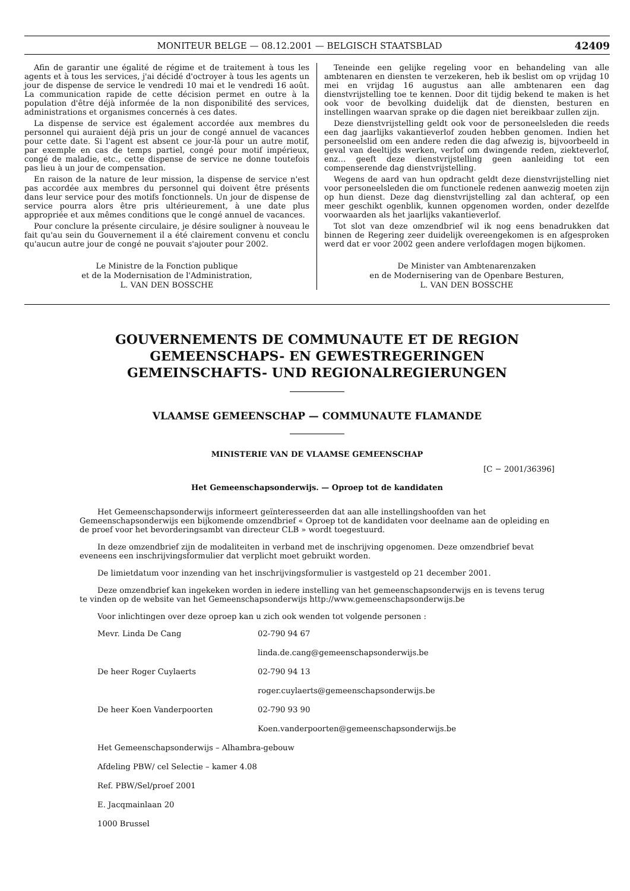MONITEUR BELGE — 08.12.2001 — BELGISCH STAATSBLAD 42409
Afin de garantir une égalité de régime et de traitement à tous les agents et à tous les services, j'ai décidé d'octroyer à tous les agents un jour de dispense de service le vendredi 10 mai et le vendredi 16 août. La communication rapide de cette décision permet en outre à la population d'être déjà informée de la non disponibilité des services, administrations et organismes concernés à ces dates.
La dispense de service est également accordée aux membres du personnel qui auraient déjà pris un jour de congé annuel de vacances pour cette date. Si l'agent est absent ce jour-là pour un autre motif, par exemple en cas de temps partiel, congé pour motif impérieux, congé de maladie, etc., cette dispense de service ne donne toutefois pas lieu à un jour de compensation.
En raison de la nature de leur mission, la dispense de service n'est pas accordée aux membres du personnel qui doivent être présents dans leur service pour des motifs fonctionnels. Un jour de dispense de service pourra alors être pris ultérieurement, à une date plus appropriée et aux mêmes conditions que le congé annuel de vacances.
Pour conclure la présente circulaire, je désire souligner à nouveau le fait qu'au sein du Gouvernement il a été clairement convenu et conclu qu'aucun autre jour de congé ne pouvait s'ajouter pour 2002.
Le Ministre de la Fonction publique
et de la Modernisation de l'Administration,
L. VAN DEN BOSSCHE
Teneinde een gelijke regeling voor en behandeling van alle ambtenaren en diensten te verzekeren, heb ik beslist om op vrijdag 10 mei en vrijdag 16 augustus aan alle ambtenaren een dag dienstvrijstelling toe te kennen. Door dit tijdig bekend te maken is het ook voor de bevolking duidelijk dat de diensten, besturen en instellingen waarvan sprake op die dagen niet bereikbaar zullen zijn.
Deze dienstvrijstelling geldt ook voor de personeelsleden die reeds een dag jaarlijks vakantieverlof zouden hebben genomen. Indien het personeelslid om een andere reden die dag afwezig is, bijvoorbeeld in geval van deeltijds werken, verlof om dwingende reden, ziekteverlof, enz… geeft deze dienstvrijstelling geen aanleiding tot een compenserende dag dienstvrijstelling.
Wegens de aard van hun opdracht geldt deze dienstvrijstelling niet voor personeelsleden die om functionele redenen aanwezig moeten zijn op hun dienst. Deze dag dienstvrijstelling zal dan achteraf, op een meer geschikt ogenblik, kunnen opgenomen worden, onder dezelfde voorwaarden als het jaarlijks vakantieverlof.
Tot slot van deze omzendbrief wil ik nog eens benadrukken dat binnen de Regering zeer duidelijk overeengekomen is en afgesproken werd dat er voor 2002 geen andere verlofdagen mogen bijkomen.
De Minister van Ambtenarenzaken
en de Modernisering van de Openbare Besturen,
L. VAN DEN BOSSCHE
GOUVERNEMENTS DE COMMUNAUTE ET DE REGION
GEMEENSCHAPS- EN GEWESTREGERINGEN
GEMEINSCHAFTS- UND REGIONALREGIERUNGEN
VLAAMSE GEMEENSCHAP — COMMUNAUTE FLAMANDE
MINISTERIE VAN DE VLAAMSE GEMEENSCHAP
[C − 2001/36396]
Het Gemeenschapsonderwijs. — Oproep tot de kandidaten
Het Gemeenschapsonderwijs informeert geïnteresseerden dat aan alle instellingshoofden van het Gemeenschapsonderwijs een bijkomende omzendbrief « Oproep tot de kandidaten voor deelname aan de opleiding en de proef voor het bevorderingsambt van directeur CLB » wordt toegestuurd.
In deze omzendbrief zijn de modaliteiten in verband met de inschrijving opgenomen. Deze omzendbrief bevat eveneens een inschrijvingsformulier dat verplicht moet gebruikt worden.
De limietdatum voor inzending van het inschrijvingsformulier is vastgesteld op 21 december 2001.
Deze omzendbrief kan ingekeken worden in iedere instelling van het gemeenschapsonderwijs en is tevens terug te vinden op de website van het Gemeenschapsonderwijs http://www.gemeenschapsonderwijs.be
Voor inlichtingen over deze oproep kan u zich ook wenden tot volgende personen :
Mevr. Linda De Cang 02-790 94 67
linda.de.cang@gemeenschapsonderwijs.be
De heer Roger Cuylaerts 02-790 94 13
roger.cuylaerts@gemeenschapsonderwijs.be
De heer Koen Vanderpoorten 02-790 93 90
Koen.vanderpoorten@gemeenschapsonderwijs.be
Het Gemeenschapsonderwijs – Alhambra-gebouw
Afdeling PBW/ cel Selectie – kamer 4.08
Ref. PBW/Sel/proef 2001
E. Jacqmainlaan 20
1000 Brussel